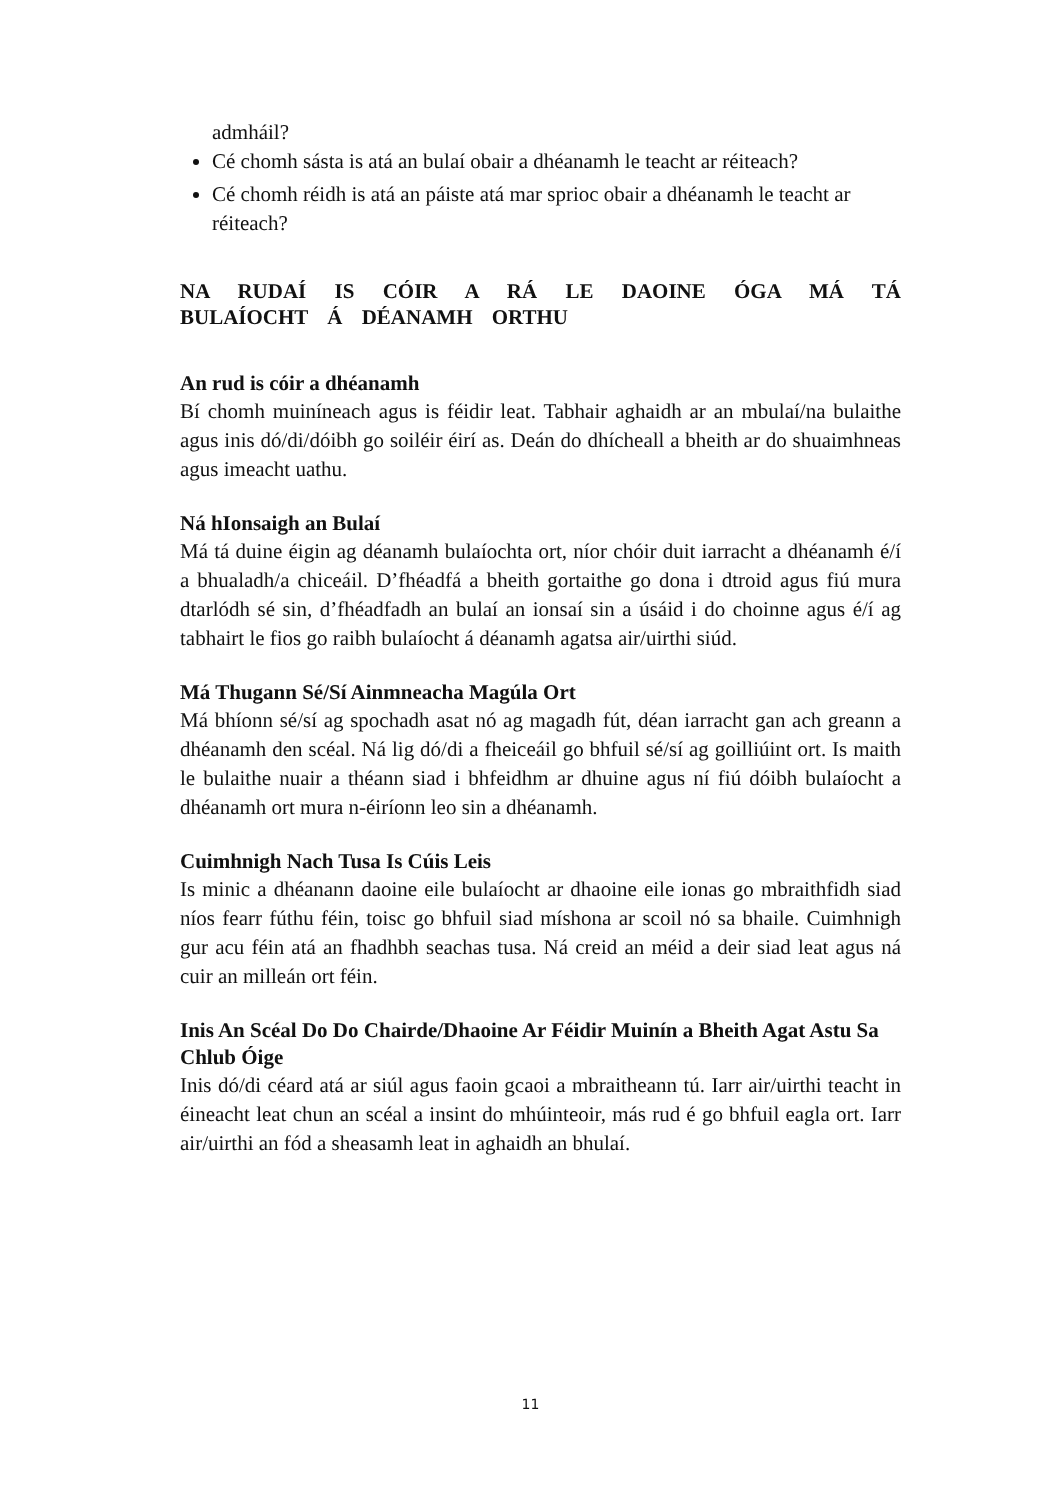admháil?
Cé chomh sásta is atá an bulaí obair a dhéanamh le teacht ar réiteach?
Cé chomh réidh is atá an páiste atá mar sprioc obair a dhéanamh le teacht ar réiteach?
NA RUDAÍ IS CÓIR A RÁ LE DAOINE ÓGA MÁ TÁ BULAÍOCHT Á DÉANAMH ORTHU
An rud is cóir a dhéanamh
Bí chomh muiníneach agus is féidir leat. Tabhair aghaidh ar an mbulaí/na bulaithe agus inis dó/di/dóibh go soiléir éirí as. Deán do dhícheall a bheith ar do shuaimhneas agus imeacht uathu.
Ná hIonsaigh an Bulaí
Má tá duine éigin ag déanamh bulaíochta ort, níor chóir duit iarracht a dhéanamh é/í a bhualadh/a chiceáil. D’fhéadfá a bheith gortaithe go dona i dtroid agus fiú mura dtarlódh sé sin, d’fhéadfadh an bulaí an ionsaí sin a úsáid i do choinne agus é/í ag tabhairt le fios go raibh bulaíocht á déanamh agatsa air/uirthi siúd.
Má Thugann Sé/Sí Ainmneacha Magúla Ort
Má bhíonn sé/sí ag spochadh asat nó ag magadh fút, déan iarracht gan ach greann a dhéanamh den scéal. Ná lig dó/di a fheiceáil go bhfuil sé/sí ag goilliúint ort. Is maith le bulaithe nuair a théann siad i bhfeidhm ar dhuine agus ní fiú dóibh bulaíocht a dhéanamh ort mura n-éiríonn leo sin a dhéanamh.
Cuimhnigh Nach Tusa Is Cúis Leis
Is minic a dhéanann daoine eile bulaíocht ar dhaoine eile ionas go mbraithfidh siad níos fearr fúthu féin, toisc go bhfuil siad míshona ar scoil nó sa bhaile. Cuimhnigh gur acu féin atá an fhadhbh seachas tusa. Ná creid an méid a deir siad leat agus ná cuir an milleán ort féin.
Inis An Scéal Do Do Chairde/Dhaoine Ar Féidir Muinín a Bheith Agat Astu Sa Chlub Óige
Inis dó/di céard atá ar siúl agus faoin gcaoi a mbraitheann tú. Iarr air/uirthi teacht in éineacht leat chun an scéal a insint do mhúinteoir, más rud é go bhfuil eagla ort. Iarr air/uirthi an fód a sheasamh leat in aghaidh an bhulaí.
11